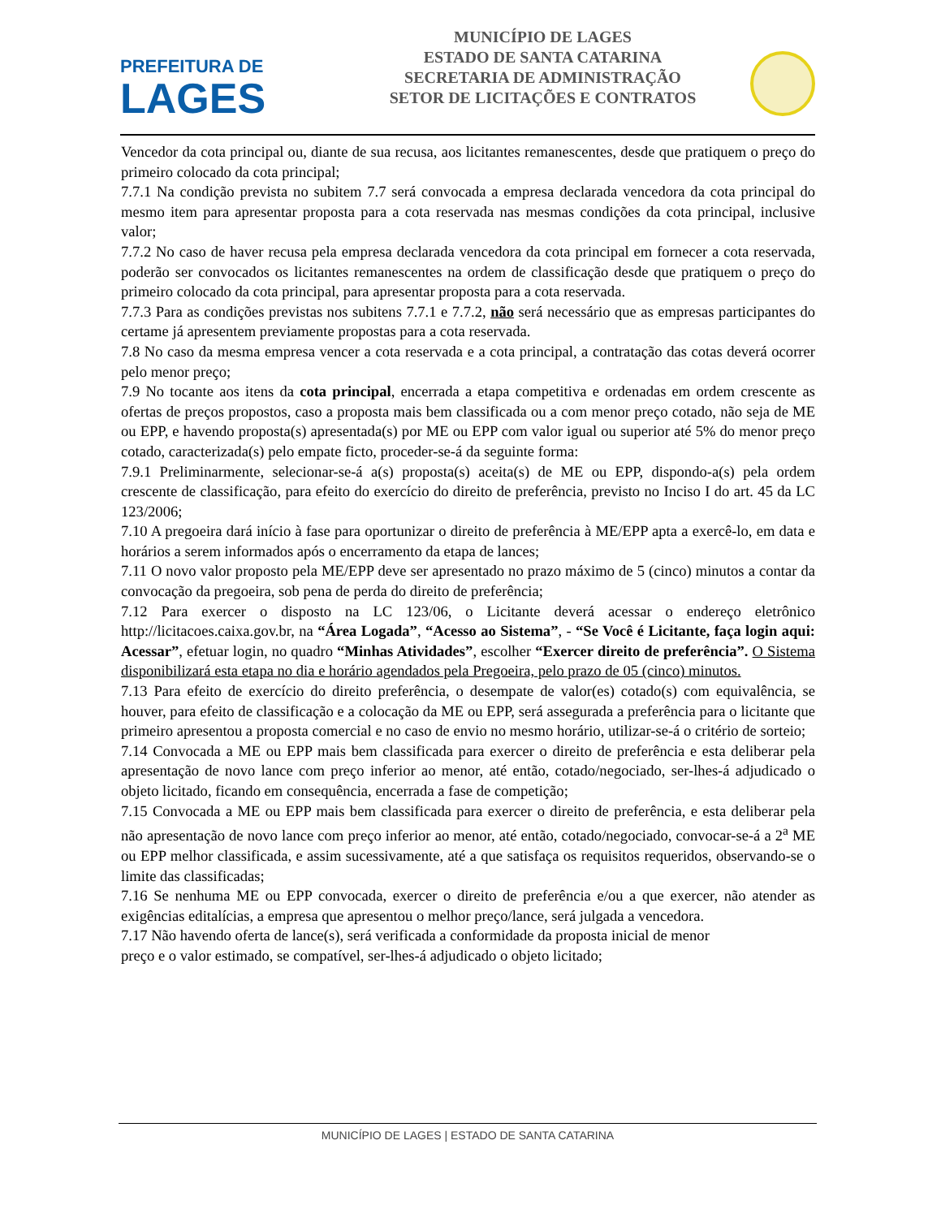PREFEITURA DE
LAGES
MUNICÍPIO DE LAGES
ESTADO DE SANTA CATARINA
SECRETARIA DE ADMINISTRAÇÃO
SETOR DE LICITAÇÕES E CONTRATOS
Vencedor da cota principal ou, diante de sua recusa, aos licitantes remanescentes, desde que pratiquem o preço do primeiro colocado da cota principal;
7.7.1 Na condição prevista no subitem 7.7 será convocada a empresa declarada vencedora da cota principal do mesmo item para apresentar proposta para a cota reservada nas mesmas condições da cota principal, inclusive valor;
7.7.2 No caso de haver recusa pela empresa declarada vencedora da cota principal em fornecer a cota reservada, poderão ser convocados os licitantes remanescentes na ordem de classificação desde que pratiquem o preço do primeiro colocado da cota principal, para apresentar proposta para a cota reservada.
7.7.3 Para as condições previstas nos subitens 7.7.1 e 7.7.2, não será necessário que as empresas participantes do certame já apresentem previamente propostas para a cota reservada.
7.8 No caso da mesma empresa vencer a cota reservada e a cota principal, a contratação das cotas deverá ocorrer pelo menor preço;
7.9 No tocante aos itens da cota principal, encerrada a etapa competitiva e ordenadas em ordem crescente as ofertas de preços propostos, caso a proposta mais bem classificada ou a com menor preço cotado, não seja de ME ou EPP, e havendo proposta(s) apresentada(s) por ME ou EPP com valor igual ou superior até 5% do menor preço cotado, caracterizada(s) pelo empate ficto, proceder-se-á da seguinte forma:
7.9.1 Preliminarmente, selecionar-se-á a(s) proposta(s) aceita(s) de ME ou EPP, dispondo-a(s) pela ordem crescente de classificação, para efeito do exercício do direito de preferência, previsto no Inciso I do art. 45 da LC 123/2006;
7.10 A pregoeira dará início à fase para oportunizar o direito de preferência à ME/EPP apta a exercê-lo, em data e horários a serem informados após o encerramento da etapa de lances;
7.11 O novo valor proposto pela ME/EPP deve ser apresentado no prazo máximo de 5 (cinco) minutos a contar da convocação da pregoeira, sob pena de perda do direito de preferência;
7.12 Para exercer o disposto na LC 123/06, o Licitante deverá acessar o endereço eletrônico http://licitacoes.caixa.gov.br, na “Área Logada”, “Acesso ao Sistema”, - “Se Você é Licitante, faça login aqui: Acessar”, efetuar login, no quadro “Minhas Atividades”, escolher “Exercer direito de preferência”. O Sistema disponibilizará esta etapa no dia e horário agendados pela Pregoeira, pelo prazo de 05 (cinco) minutos.
7.13 Para efeito de exercício do direito preferência, o desempate de valor(es) cotado(s) com equivalência, se houver, para efeito de classificação e a colocação da ME ou EPP, será assegurada a preferência para o licitante que primeiro apresentou a proposta comercial e no caso de envio no mesmo horário, utilizar-se-á o critério de sorteio;
7.14 Convocada a ME ou EPP mais bem classificada para exercer o direito de preferência e esta deliberar pela apresentação de novo lance com preço inferior ao menor, até então, cotado/negociado, ser-lhes-á adjudicado o objeto licitado, ficando em consequência, encerrada a fase de competição;
7.15 Convocada a ME ou EPP mais bem classificada para exercer o direito de preferência, e esta deliberar pela não apresentação de novo lance com preço inferior ao menor, até então, cotado/negociado, convocar-se-á a 2<sup>a</sup> ME ou EPP melhor classificada, e assim sucessivamente, até a que satisfaça os requisitos requeridos, observando-se o limite das classificadas;
7.16 Se nenhuma ME ou EPP convocada, exercer o direito de preferência e/ou a que exercer, não atender as exigências editalícias, a empresa que apresentou o melhor preço/lance, será julgada a vencedora.
7.17 Não havendo oferta de lance(s), será verificada a conformidade da proposta inicial de menor
preço e o valor estimado, se compatível, ser-lhes-á adjudicado o objeto licitado;
MUNICÍPIO DE LAGES | ESTADO DE SANTA CATARINA